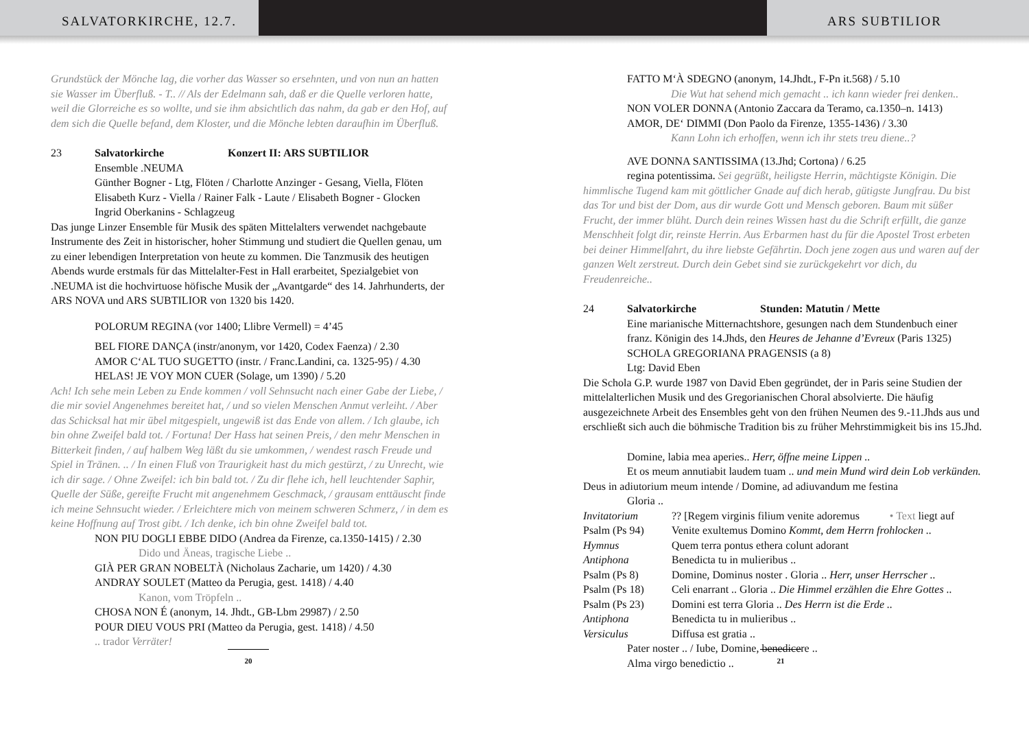SALVATORKIRCHE, 12.7. ARS SUBTILIOR
Grundstück der Mönche lag, die vorher das Wasser so ersehnten, und von nun an hatten sie Wasser im Überfluß. - T.. // Als der Edelmann sah, daß er die Quelle verloren hatte, weil die Glorreiche es so wollte, und sie ihm absichtlich das nahm, da gab er den Hof, auf dem sich die Quelle befand, dem Kloster, und die Mönche lebten daraufhin im Überfluß.
23 Salvatorkirche Konzert II: ARS SUBTILIOR
Ensemble .NEUMA
Günther Bogner - Ltg, Flöten / Charlotte Anzinger - Gesang, Viella, Flöten
Elisabeth Kurz - Viella / Rainer Falk - Laute / Elisabeth Bogner - Glocken
Ingrid Oberkanins - Schlagzeug
Das junge Linzer Ensemble für Musik des späten Mittelalters verwendet nachgebaute Instrumente des Zeit in historischer, hoher Stimmung und studiert die Quellen genau, um zu einer lebendigen Interpretation von heute zu kommen. Die Tanzmusik des heutigen Abends wurde erstmals für das Mittelalter-Fest in Hall erarbeitet, Spezialgebiet von .NEUMA ist die hochvirtuose höfische Musik der „Avantgarde“ des 14. Jahrhunderts, der ARS NOVA und ARS SUBTILIOR von 1320 bis 1420.
POLORUM REGINA (vor 1400; Llibre Vermell) = 4’45
BEL FIORE DANÇA (instr/anonym, vor 1420, Codex Faenza) / 2.30
AMOR C‘AL TUO SUGETTO (instr. / Franc.Landini, ca. 1325-95) / 4.30
HELAS! JE VOY MON CUER (Solage, um 1390) / 5.20
Ach! Ich sehe mein Leben zu Ende kommen / voll Sehnsucht nach einer Gabe der Liebe, / die mir soviel Angenehmes bereitet hat, / und so vielen Menschen Anmut verleiht. / Aber das Schicksal hat mir übel mitgespielt, ungewiß ist das Ende von allem. / Ich glaube, ich bin ohne Zweifel bald tot. / Fortuna! Der Hass hat seinen Preis, / den mehr Menschen in Bitterkeit finden, / auf halbem Weg läßt du sie umkommen, / wendest rasch Freude und Spiel in Tränen. .. / In einen Fluß von Traurigkeit hast du mich gestürzt, / zu Unrecht, wie ich dir sage. / Ohne Zweifel: ich bin bald tot. / Zu dir flehe ich, hell leuchtender Saphir, Quelle der Süße, gereifte Frucht mit angenehmem Geschmack, / grausam enttäuscht finde ich meine Sehnsucht wieder. / Erleichtere mich von meinem schweren Schmerz, / in dem es keine Hoffnung auf Trost gibt. / Ich denke, ich bin ohne Zweifel bald tot.
NON PIU DOGLI EBBE DIDO (Andrea da Firenze, ca.1350-1415) / 2.30
Dido und Äneas, tragische Liebe ..
GIÀ PER GRAN NOBELTÀ (Nicholaus Zacharie, um 1420) / 4.30
ANDRAY SOULET (Matteo da Perugia, gest. 1418) / 4.40
Kanon, vom Tröpfeln ..
CHOSA NON É (anonym, 14. Jhdt., GB-Lbm 29987) / 2.50
POUR DIEU VOUS PRI (Matteo da Perugia, gest. 1418) / 4.50
.. trador Verräter!
20
FATTO M‘À SDEGNO (anonym, 14.Jhdt., F-Pn it.568) / 5.10
Die Wut hat sehend mich gemacht .. ich kann wieder frei denken..
NON VOLER DONNA (Antonio Zaccara da Teramo, ca.1350–n. 1413)
AMOR, DE‘ DIMMI (Don Paolo da Firenze, 1355-1436) / 3.30
Kann Lohn ich erhoffen, wenn ich ihr stets treu diene..?
AVE DONNA SANTISSIMA (13.Jhd; Cortona) / 6.25
regina potentissima. Sei gegrüßt, heiligste Herrin, mächtigste Königin. Die himmlische Tugend kam mit göttlicher Gnade auf dich herab, gütigste Jungfrau. Du bist das Tor und bist der Dom, aus dir wurde Gott und Mensch geboren. Baum mit süßer Frucht, der immer blüht. Durch dein reines Wissen hast du die Schrift erfüllt, die ganze Menschheit folgt dir, reinste Herrin. Aus Erbarmen hast du für die Apostel Trost erbeten bei deiner Himmelfahrt, du ihre liebste Gefährtin. Doch jene zogen aus und waren auf der ganzen Welt zerstreut. Durch dein Gebet sind sie zurückgekehrt vor dich, du Freudenreiche..
24 Salvatorkirche Stunden: Matutin / Mette
Eine marianische Mitternachtshore, gesungen nach dem Stundenbuch einer franz. Königin des 14.Jhds, den Heures de Jehanne d’Evreux (Paris 1325)
SCHOLA GREGORIANA PRAGENSIS (a 8)
Ltg: David Eben
Die Schola G.P. wurde 1987 von David Eben gegründet, der in Paris seine Studien der mittelalterlichen Musik und des Gregorianischen Choral absolvierte. Die häufig ausgezeichnete Arbeit des Ensembles geht von den frühen Neumen des 9.-11.Jhds aus und erschließt sich auch die böhmische Tradition bis zu früher Mehrstimmigkeit bis ins 15.Jhd.
Domine, labia mea aperies.. Herr, öffne meine Lippen ..
Et os meum annutiabit laudem tuam .. und mein Mund wird dein Lob verkünden.
Deus in adiutorium meum intende / Domine, ad adiuvandum me festina
Gloria ..
Invitatorium?? [Regem virginis filium venite adoremus • Text liegt auf
Psalm (Ps 94) Venite exultemus Domino Kommt, dem Herrn frohlocken ..
Hymnus Quem terra pontus ethera colunt adorant
Antiphona Benedicta tu in mulieribus ..
Psalm (Ps 8) Domine, Dominus noster . Gloria .. Herr, unser Herrscher ..
Psalm (Ps 18) Celi enarrant .. Gloria .. Die Himmel erzählen die Ehre Gottes ..
Psalm (Ps 23) Domini est terra Gloria .. Des Herrn ist die Erde ..
Antiphona Benedicta tu in mulieribus ..
Versiculus Diffusa est gratia ..
Pater noster .. / Iube, Domine, benedicere ..
Alma virgo benedictio ..
21